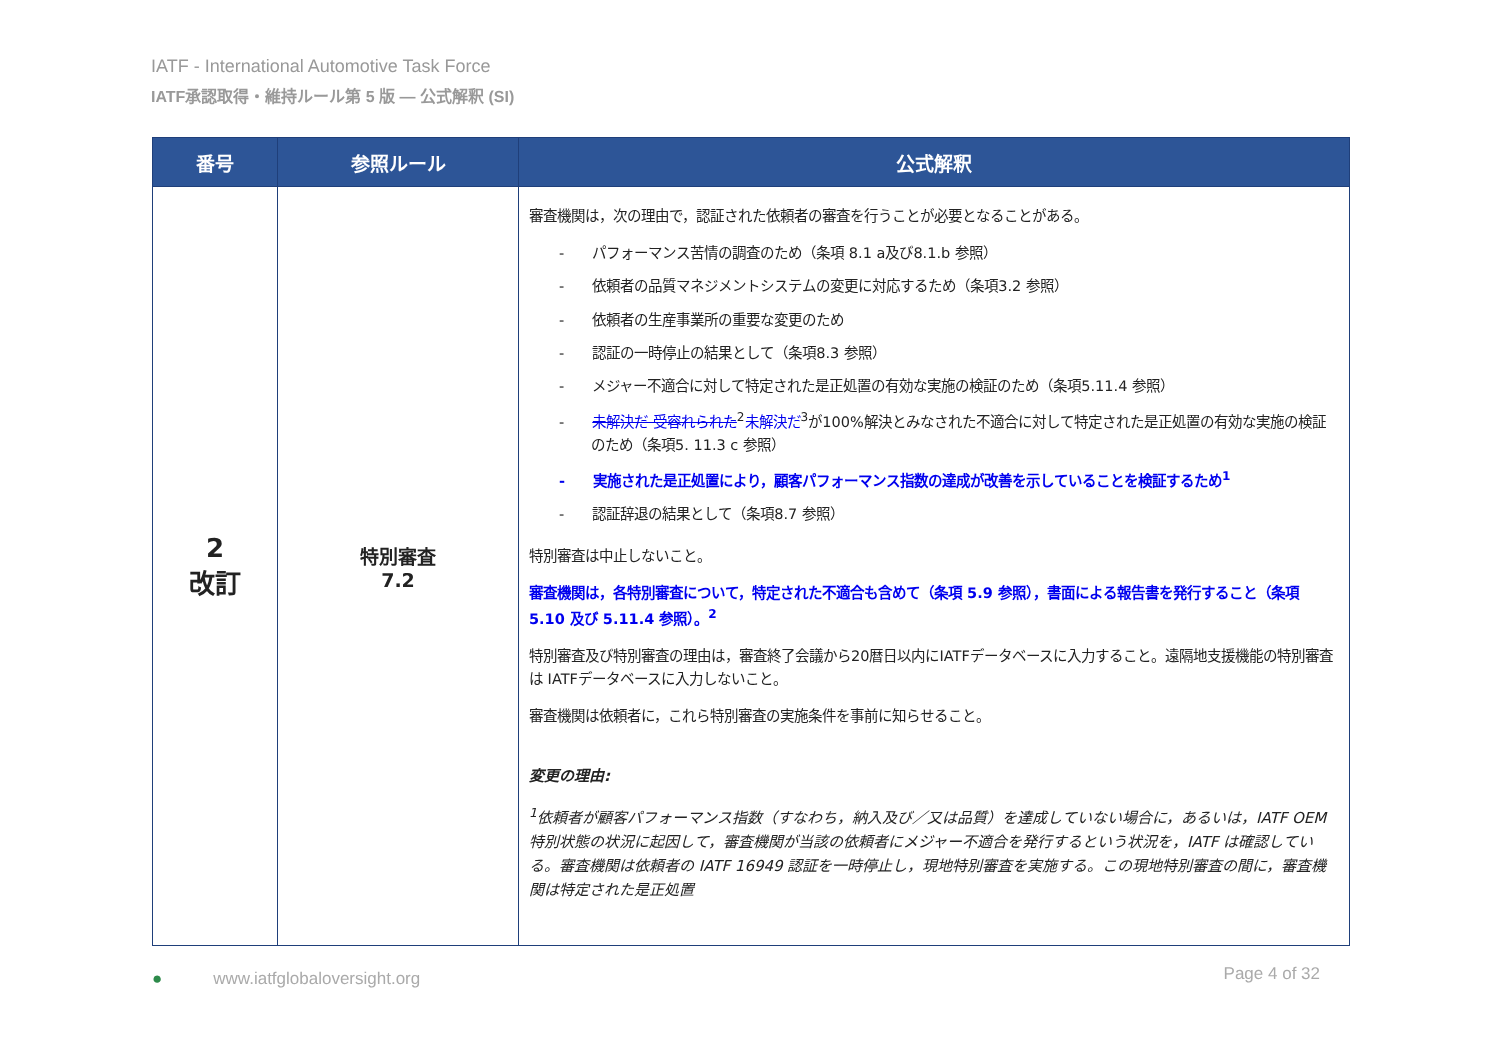IATF - International Automotive Task Force
IATF承認取得・維持ルール第 5 版 — 公式解釈 (SI)
| 番号 | 参照ルール | 公式解釈 |
| --- | --- | --- |
| 2 改訂 | 特別審査 7.2 | 審査機関は，次の理由で，認証された依頼者の審査を行うことが必要となることがある。 - パフォーマンス苦情の調査のため（条項 8.1 a及び8.1.b 参照） - 依頼者の品質マネジメントシステムの変更に対応するため（条項3.2 参照） - 依頼者の生産事業所の重要な変更のため - 認証の一時停止の結果として（条項8.3 参照） - メジャー不適合に対して特定された是正処置の有効な実施の検証のため（条項5.11.4 参照） - 未解決だ 受容れられた<sup>2</sup> 未解決だ<sup>3</sup>が100%解決とみなされた不適合に対して特定された是正処置の有効な実施の検証のため（条項5. 11.3 c 参照） - 実施された是正処置により，顧客パフォーマンス指数の達成が改善を示していることを検証するため<sup>1</sup> - 認証辞退の結果として（条項8.7 参照） 特別審査は中止しないこと。 審査機関は，各特別審査について，特定された不適合も含めて（条項 5.9 参照），書面による報告書を発行すること（条項 5.10 及び 5.11.4 参照）。<sup>2</sup> 特別審査及び特別審査の理由は，審査終了会議から20暦日以内にIATFデータベースに入力すること。遠隔地支援機能の特別審査は IATFデータベースに入力しないこと。 審査機関は依頼者に，これら特別審査の実施条件を事前に知らせること。 変更の理由: <sup>1</sup> 依頼者が顧客パフォーマンス指数（すなわち，納入及び／又は品質）を達成していない場合に，あるいは，IATF OEM 特別状態の状況に起因して，審査機関が当該の依頼者にメジャー不適合を発行するという状況を，IATF は確認している。審査機関は依頼者の IATF 16949 認証を一時停止し，現地特別審査を実施する。この現地特別審査の間に，審査機関は特定された是正処置 |
●　　　www.iatfglobaloversight.org Page 4 of 32